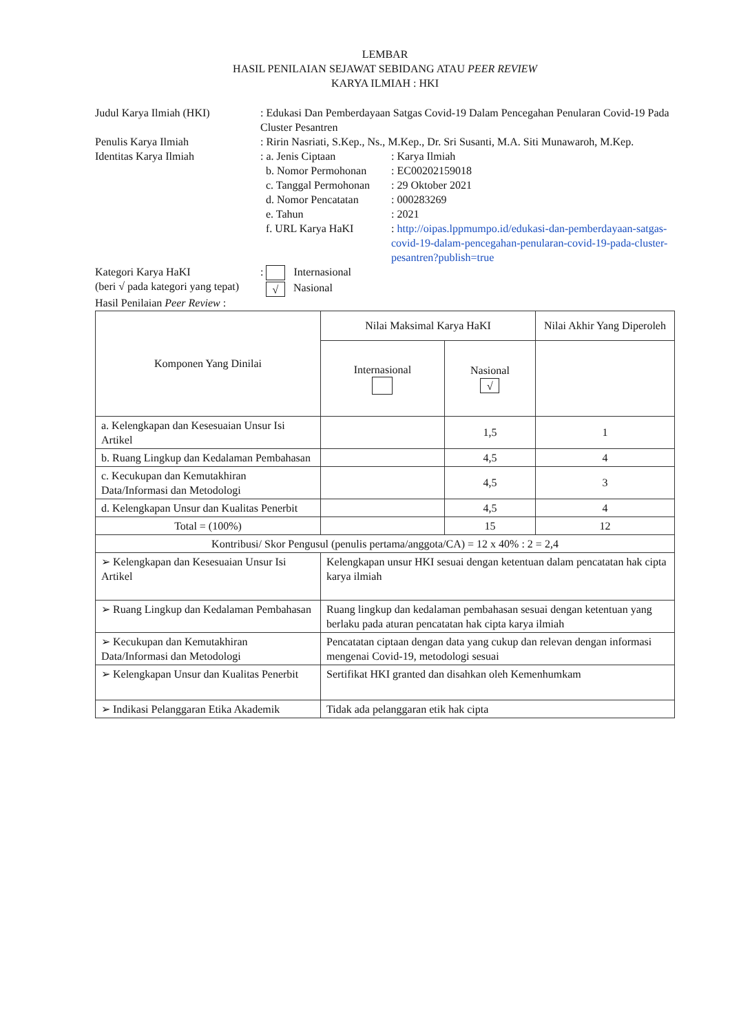LEMBAR
HASIL PENILAIAN SEJAWAT SEBIDANG ATAU PEER REVIEW
KARYA ILMIAH : HKI
| Judul Karya Ilmiah (HKI) | : Edukasi Dan Pemberdayaan Satgas Covid-19 Dalam Pencegahan Penularan Covid-19 Pada Cluster Pesantren | |
| Penulis Karya Ilmiah | : Ririn Nasriati, S.Kep., Ns., M.Kep., Dr. Sri Susanti, M.A. Siti Munawaroh, M.Kep. | |
| Identitas Karya Ilmiah | : a. Jenis Ciptaan b. Nomor Permohonan c. Tanggal Permohonan d. Nomor Pencatatan e. Tahun f. URL Karya HaKI | : Karya Ilmiah : EC00202159018 : 29 Oktober 2021 : 000283269 : 2021 : http://oipas.lppmumpo.id/edukasi-dan-pemberdayaan-satgas-covid-19-dalam-pencegahan-penularan-covid-19-pada-cluster-pesantren?publish=true |
| Kategori Karya HaKI (beri √ pada kategori yang tepat) | : Internasional √ Nasional | |
Hasil Penilaian Peer Review :
| Komponen Yang Dinilai | Nilai Maksimal Karya HaKI | | Nilai Akhir Yang Diperoleh |
| --- | --- | --- | --- |
| | Internasional | Nasional √ | |
| a. Kelengkapan dan Kesesuaian Unsur Isi Artikel | | 1,5 | 1 |
| b. Ruang Lingkup dan Kedalaman Pembahasan | | 4,5 | 4 |
| c. Kecukupan dan Kemutakhiran Data/Informasi dan Metodologi | | 4,5 | 3 |
| d. Kelengkapan Unsur dan Kualitas Penerbit | | 4,5 | 4 |
| Total = (100%) | | 15 | 12 |
| Kontribusi/ Skor Pengusul (penulis pertama/anggota/CA) = 12 x 40% : 2 = 2,4 | | | |
| ➢ Kelengkapan dan Kesesuaian Unsur Isi Artikel | Kelengkapan unsur HKI sesuai dengan ketentuan dalam pencatatan hak cipta karya ilmiah | | |
| ➢ Ruang Lingkup dan Kedalaman Pembahasan | Ruang lingkup dan kedalaman pembahasan sesuai dengan ketentuan yang berlaku pada aturan pencatatan hak cipta karya ilmiah | | |
| ➢ Kecukupan dan Kemutakhiran Data/Informasi dan Metodologi | Pencatatan ciptaan dengan data yang cukup dan relevan dengan informasi mengenai Covid-19, metodologi sesuai | | |
| ➢ Kelengkapan Unsur dan Kualitas Penerbit | Sertifikat HKI granted dan disahkan oleh Kemenhumkam | | |
| ➢ Indikasi Pelanggaran Etika Akademik | Tidak ada pelanggaran etik hak cipta | | |